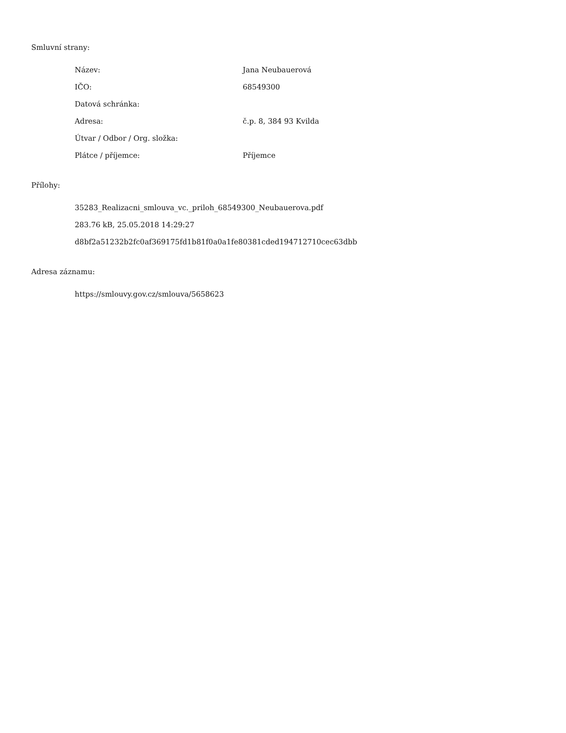Smluvní strany:
| Název: | Jana Neubauerová |
| IČO: | 68549300 |
| Datová schránka: | |
| Adresa: | č.p. 8, 384 93 Kvilda |
| Útvar / Odbor / Org. složka: | |
| Plátce / příjemce: | Příjemce |
Přílohy:
35283_Realizacni_smlouva_vc._priloh_68549300_Neubauerova.pdf
283.76 kB, 25.05.2018 14:29:27
d8bf2a51232b2fc0af369175fd1b81f0a0a1fe80381cded194712710cec63dbb
Adresa záznamu:
https://smlouvy.gov.cz/smlouva/5658623